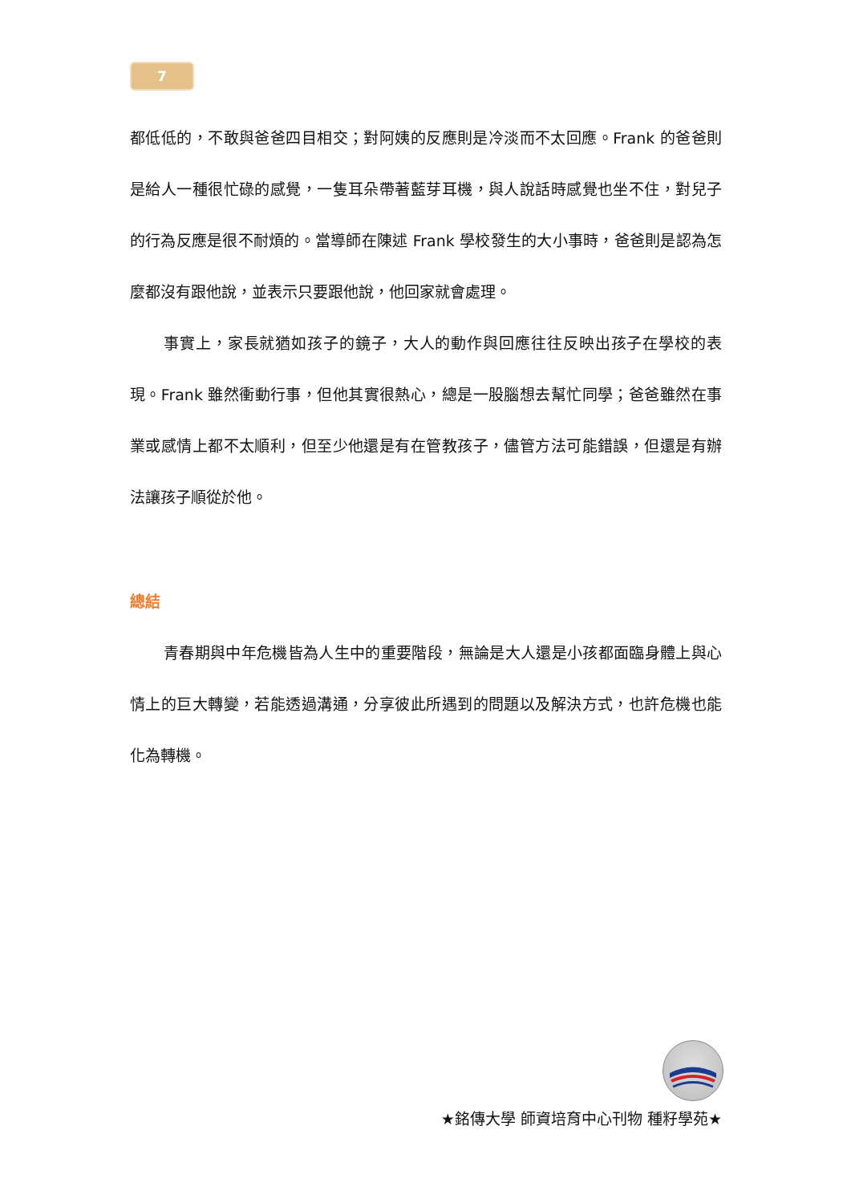7
都低低的，不敢與爸爸四目相交；對阿姨的反應則是冷淡而不太回應。Frank 的爸爸則是給人一種很忙碌的感覺，一隻耳朵帶著藍芽耳機，與人說話時感覺也坐不住，對兒子的行為反應是很不耐煩的。當導師在陳述 Frank 學校發生的大小事時，爸爸則是認為怎麼都沒有跟他說，並表示只要跟他說，他回家就會處理。
事實上，家長就猶如孩子的鏡子，大人的動作與回應往往反映出孩子在學校的表現。Frank 雖然衝動行事，但他其實很熱心，總是一股腦想去幫忙同學；爸爸雖然在事業或感情上都不太順利，但至少他還是有在管教孩子，儘管方法可能錯誤，但還是有辦法讓孩子順從於他。
總結
青春期與中年危機皆為人生中的重要階段，無論是大人還是小孩都面臨身體上與心情上的巨大轉變，若能透過溝通，分享彼此所遇到的問題以及解決方式，也許危機也能化為轉機。
★銘傳大學 師資培育中心刊物 種籽學苑★